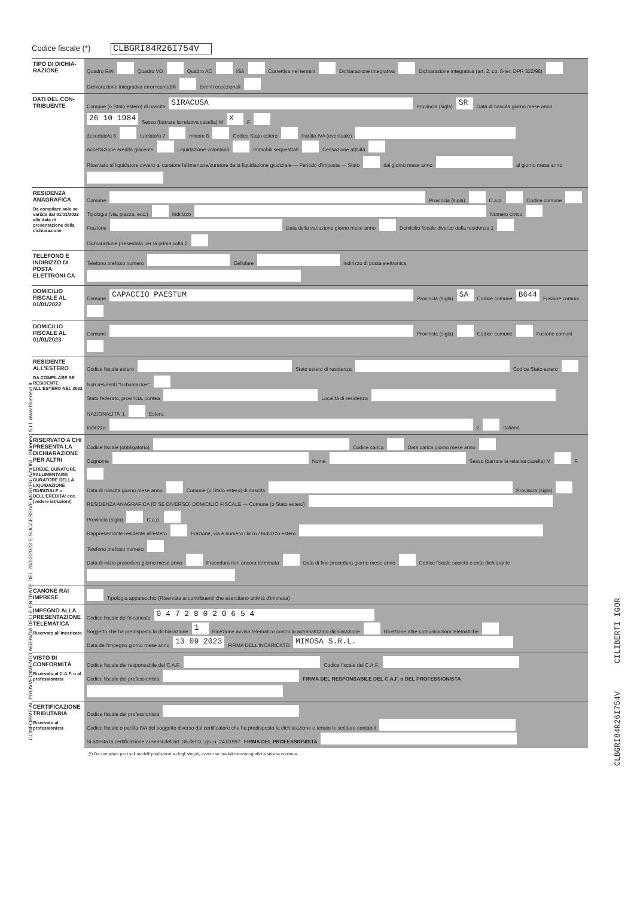Codice fiscale (*) CLBGRI84R26I754V
TIPO DI DICHIA-RAZIONE
Quadro RW Quadro VO Quadro AC ISA Correttiva nei termini Dichiarazione integrativa Dichiarazione integrativa (art. 2, co. 8-ter, DPR 322/98) Dichiarazione integrativa errori contabili Eventi eccezionali
DATI DEL CON-TRIBUENTE
Comune (o Stato estero) di nascita SIRACUSA Provincia (sigla) SR Data di nascita giorno mese anno 26 10 1984 Sesso (barrare la relativa casella) M X F
deceduto/a 6 tutelato/a 7 minore 8 Codice Stato estero Partita IVA (eventuale)
Accettazione eredità giacente Liquidazione volontaria Immobili sequestrati Cessazione attività Riservato al liquidatore ovvero al curatore fallimentare/curatore della liquidazione giudiziale — Periodo d'imposta — Stato dal giorno mese anno al giorno mese anno
RESIDENZA ANAGRAFICA
Da compilare solo se variata dal 01/01/2022 alla data di presentazione della dichiarazione
Comune Provincia (sigla) C.a.p. Codice comune
Tipologia (via, piazza, ecc.) Indirizzo Numero civico
Frazione Data della variazione giorno mese anno Domicilio fiscale diverso dalla residenza 1 Dichiarazione presentata per la prima volta 2
TELEFONO E INDIRIZZO DI POSTA ELETTRONI-CA
Telefono prefisso numero Cellulare Indirizzo di posta elettronica
DOMICILIO FISCALE AL 01/01/2022
Comune CAPACCIO PAESTUM Provincia (sigla) SA Codice comune B644 Fusione comuni
DOMICILIO FISCALE AL 01/01/2023
Comune Provincia (sigla) Codice comune Fusione comuni
RESIDENTE ALL'ESTERO
DA COMPILARE SE RESIDENTE ALL'ESTERO NEL 2022
Codice fiscale estero Stato estero di residenza Codice Stato estero Non residenti "Schumacker"
Stato federato, provincia, contea Località di residenza NAZIONALITA' 1 Estera
Indirizzo 2 Italiana
RISERVATO A CHI PRESENTA LA DICHIARAZIONE PER ALTRI
EREDE, CURATORE FALLIMENTARE/ CURATORE DELLA LIQUIDAZIONE GIUDIZIALE o DELL'EREDITA' ecc. (vedere istruzioni)
Codice fiscale (obbligatorio) Codice carica Data carica giorno mese anno
Cognome Nome Sesso (barrare la relativa casella) M F
Data di nascita giorno mese anno Comune (o Stato estero) di nascita Provincia (sigla)
RESIDENZA ANAGRAFICA (O SE DIVERSO) DOMICILIO FISCALE — Comune (o Stato estero) Provincia (sigla) C.a.p.
Rappresentante residente all'estero Frazione, via e numero civico / Indirizzo estero Telefono prefisso numero
Data di inizio procedura giorno mese anno Procedura non ancora terminata Data di fine procedura giorno mese anno Codice fiscale società o ente dichiarante
CANONE RAI IMPRESE
Tipologia apparecchio (Riservata ai contribuenti che esercitano attività d'impresa)
IMPEGNO ALLA PRESENTAZIONE TELEMATICA
Riservato all'incaricato
Codice fiscale dell'incaricato 0 4 7 2 8 0 2 0 6 5 4
Soggetto che ha predisposto la dichiarazione 1 Ricezione avviso telematico controllo automatizzato dichiarazione Ricezione altre comunicazioni telematiche
Data dell'impegno giorno mese anno 13 09 2023 FIRMA DELL'INCARICATO MIMOSA S.R.L.
VISTO DI CONFORMITÀ
Riservato al C.A.F. o al professionista
Codice fiscale del responsabile del C.A.F. Codice fiscale del C.A.F.
Codice fiscale del professionista FIRMA DEL RESPONSABILE DEL C.A.F. o DEL PROFESSIONISTA
CERTIFICAZIONE TRIBUTARIA
Riservato al professionista
Codice fiscale del professionista
Codice fiscale o partita IVA del soggetto diverso dal certificatore che ha predisposto la dichiarazione e tenuto le scritture contabili
Si attesta la certificazione ai sensi dell'art. 36 del D.Lgs. n. 241/1997 FIRMA DEL PROFESSIONISTA
(*) Da compilare per i soli modelli predisposti su fogli singoli, ovvero su moduli meccanografici a striscia continua.
CONFORME AL PROVVEDIMENTO AGENZIA DELLE ENTRATE DEL 28/02/2023 E SUCCESSIVE MODIFICAZIONI - Bluenext S.r.l. www.bluenext.it
CLBGRI84R26I754V CILIBERTI IGOR